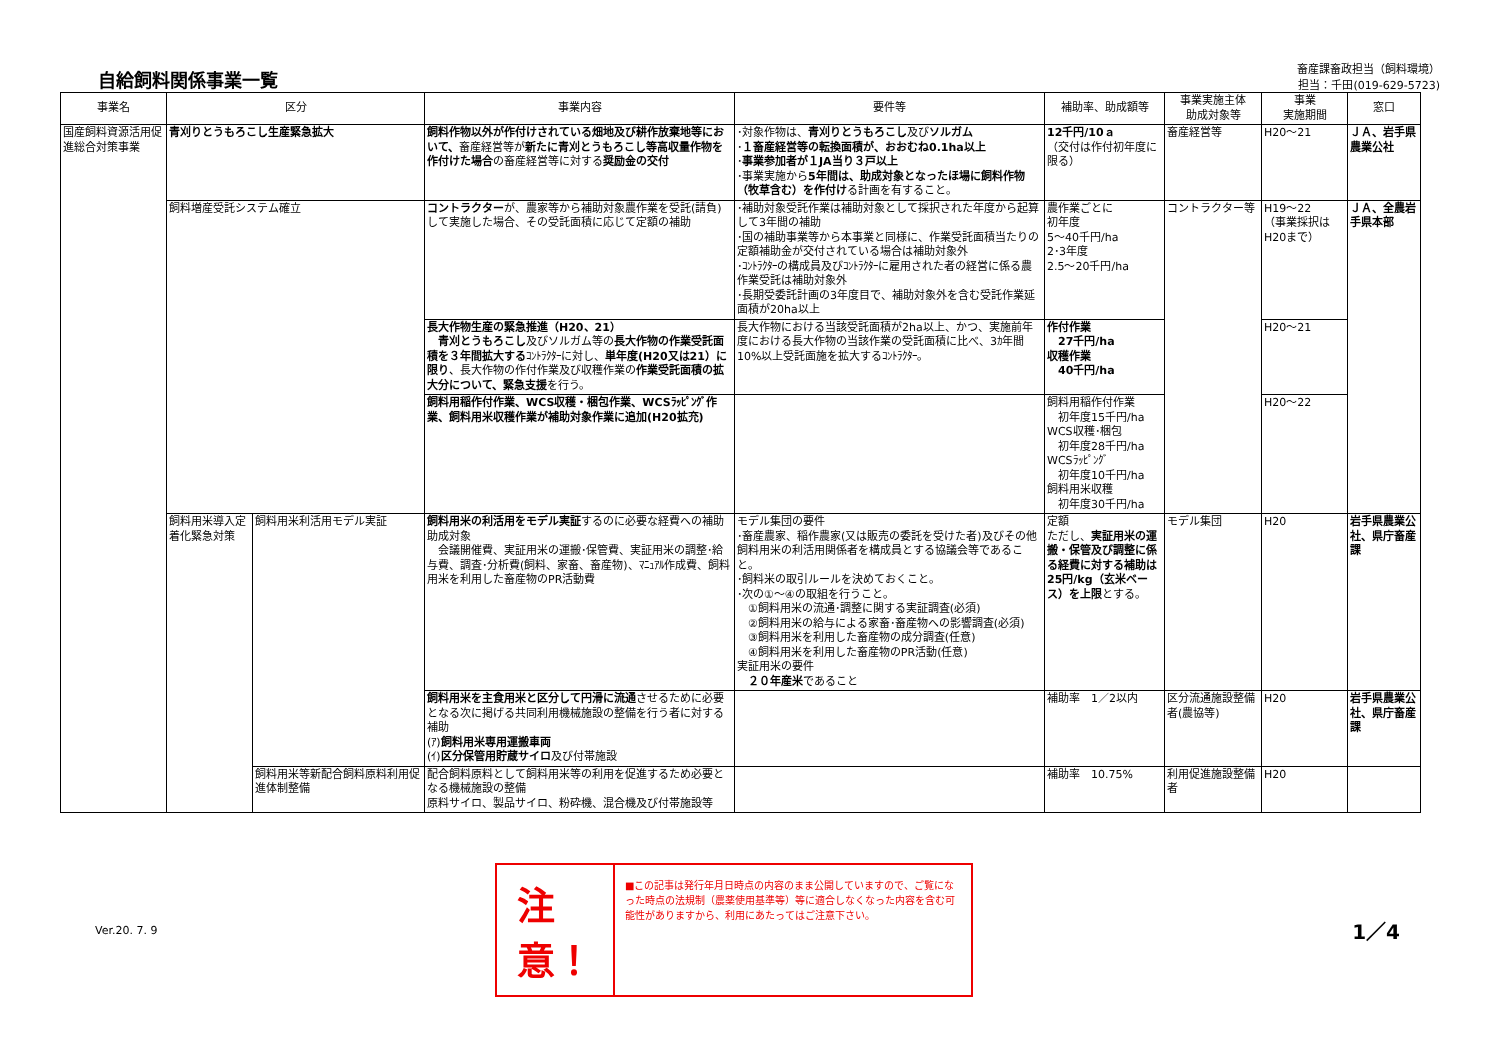自給飼料関係事業一覧
畜産課畜政担当（飼料環境）
担当：千田(019-629-5723)
| 事業名 | 区分 | | 事業内容 | 要件等 | 補助率、助成額等 | 事業実施主体 助成対象等 | 事業 実施期間 | 窓口 |
| --- | --- | --- | --- | --- | --- | --- | --- | --- |
| 国産飼料資源活用促進総合対策事業 | 青刈りとうもろこし生産緊急拡大 | | 飼料作物以外が作付けされている畑地及び耕作放棄地等において、 畜産経営等が 新たに青刈とうもろこし等高収量作物を作付けた場合 の畜産経営等に対する 奨励金の交付 | ･対象作物は、 青刈りとうもろこし 及び ソルガム ･ １畜産経営等の転換面積が、おおむね0.1ha以上 ･ 事業参加者が１JA当り３戸以上 ･事業実施から 5年間は、助成対象となったほ場に飼料作物（牧草含む）を作付け る計画を有すること。 | 12千円/10ａ （交付は作付初年度に限る） | 畜産経営等 | H20～21 | ＪＡ、岩手県農業公社 |
| | 飼料増産受託システム確立 | | コントラクター が、農家等から補助対象農作業を受託(請負)して実施した場合、その受託面積に応じて定額の補助 | ･補助対象受託作業は補助対象として採択された年度から起算して3年間の補助 ･国の補助事業等から本事業と同様に、作業受託面積当たりの定額補助金が交付されている場合は補助対象外 ･ｺﾝﾄﾗｸﾀｰの構成員及びｺﾝﾄﾗｸﾀｰに雇用された者の経営に係る農作業受託は補助対象外 ･長期受委託計画の3年度目で、補助対象外を含む受託作業延面積が20ha以上 | 農作業ごとに 初年度 5～40千円/ha 2･3年度 2.5～20千円/ha | コントラクター等 | H19～22 （事業採択はH20まで） | ＪＡ、全農岩手県本部 |
| | | | 長大作物生産の緊急推進（H20、21） 青刈とうもろこし 及びソルガム等の 長大作物の作業受託面積を３年間拡大する ｺﾝﾄﾗｸﾀｰに対し、 単年度(H20又は21）に限り 、長大作物の作付作業及び収穫作業の 作業受託面積の拡大分について、緊急支援 を行う。 | 長大作物における当該受託面積が2ha以上、かつ、実施前年度における長大作物の当該作業の受託面積に比べ、3ｶ年間10%以上受託面施を拡大するｺﾝﾄﾗｸﾀｰ。 | 作付作業 27千円/ha 収穫作業 40千円/ha | | H20～21 | |
| | | | 飼料用稲作付作業、WCS収穫・梱包作業、WCSﾗｯﾋﾟﾝｸﾞ作業、飼料用米収穫作業が補助対象作業に追加(H20拡充) | | 飼料用稲作付作業 初年度15千円/ha WCS収穫･梱包 初年度28千円/ha WCSﾗｯﾋﾟﾝｸﾞ 初年度10千円/ha 飼料用米収穫 初年度30千円/ha | | H20～22 | |
| | 飼料用米導入定着化緊急対策 | 飼料用米利活用モデル実証 | 飼料用米の利活用をモデル実証 するのに必要な経費への補助 助成対象 会議開催費、実証用米の運搬･保管費、実証用米の調整･給与費、調査･分析費(飼料、家畜、畜産物)、ﾏﾆｭｱﾙ作成費、飼料用米を利用した畜産物のPR活動費 | モデル集団の要件 ･畜産農家、稲作農家(又は販売の委託を受けた者)及びその他飼料用米の利活用関係者を構成員とする協議会等であること。 ･飼料米の取引ルールを決めておくこと。 ･次の①～④の取組を行うこと。 ①飼料用米の流通･調整に関する実証調査(必須) ②飼料用米の給与による家畜･畜産物への影響調査(必須) ③飼料用米を利用した畜産物の成分調査(任意) ④飼料用米を利用した畜産物のPR活動(任意) 実証用米の要件 ２０年産米 であること | 定額 ただし、 実証用米の運搬・保管及び調整に係る経費に対する補助は25円/kg（玄米ベース）を上限 とする。 | モデル集団 | H20 | 岩手県農業公社、県庁畜産課 |
| | | | 飼料用米を主食用米と区分して円滑に流通 させるために必要となる次に掲げる共同利用機械施設の整備を行う者に対する補助 (ｱ) 飼料用米専用運搬車両 (ｲ) 区分保管用貯蔵サイロ 及び付帯施設 | | 補助率 1／2以内 | 区分流通施設整備者(農協等) | H20 | 岩手県農業公社、県庁畜産課 |
| | | 飼料用米等新配合飼料原料利用促進体制整備 | 配合飼料原料として飼料用米等の利用を促進するため必要となる機械施設の整備 原料サイロ、製品サイロ、粉砕機、混合機及び付帯施設等 | | 補助率 10.75% | 利用促進施設整備者 | H20 | |
Ver.20. 7. 9
注意！
■この記事は発行年月日時点の内容のまま公開していますので、ご覧になった時点の法規制（農薬使用基準等）等に適合しなくなった内容を含む可能性がありますから、利用にあたってはご注意下さい。
1／4